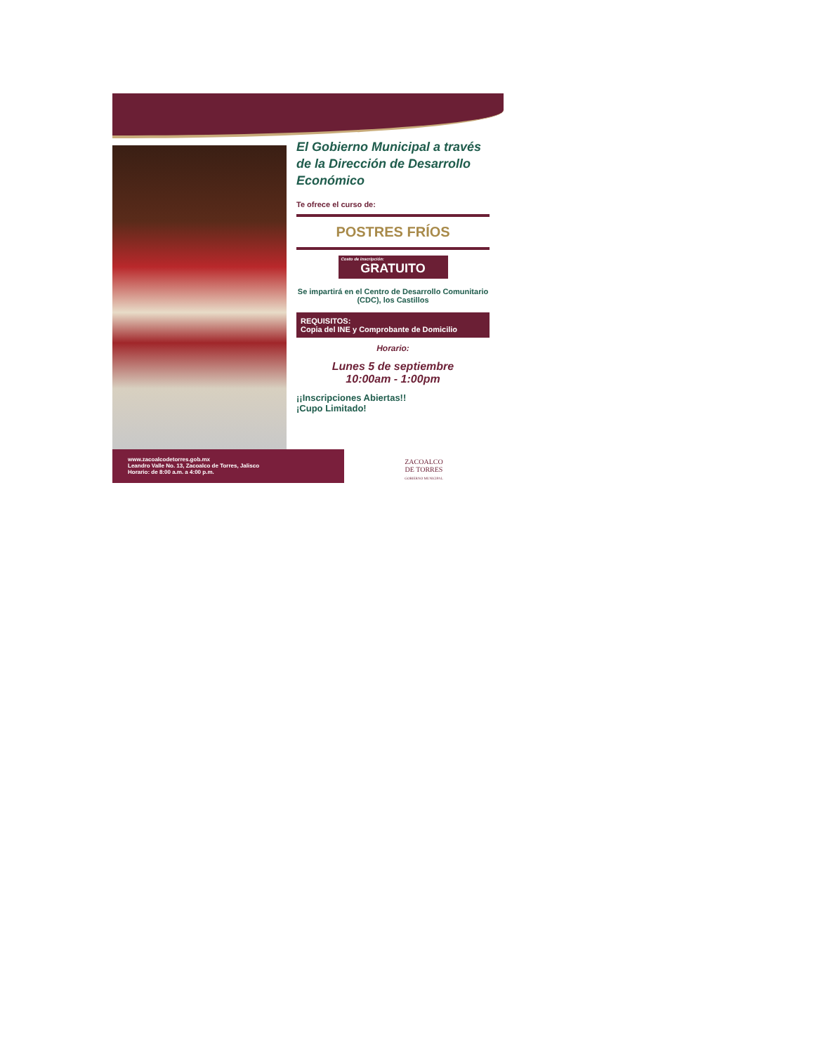El Gobierno Municipal a través de la Dirección de Desarrollo Económico
Te ofrece el curso de:
POSTRES FRÍOS
Costo de inscripción:
GRATUITO
Se impartirá en el Centro de Desarrollo Comunitario (CDC), los Castillos
REQUISITOS:
Copia del INE y Comprobante de Domicilio
Horario:
Lunes 5 de septiembre
10:00am - 1:00pm
¡¡Inscripciones Abiertas!!
¡Cupo Limitado!
www.zacoalcodetorres.gob.mx
Leandro Valle No. 13, Zacoalco de Torres, Jalisco
Horario: de 8:00 a.m. a 4:00 p.m.
ZACOALCO
DE TORRES
GOBIERNO MUNICIPAL